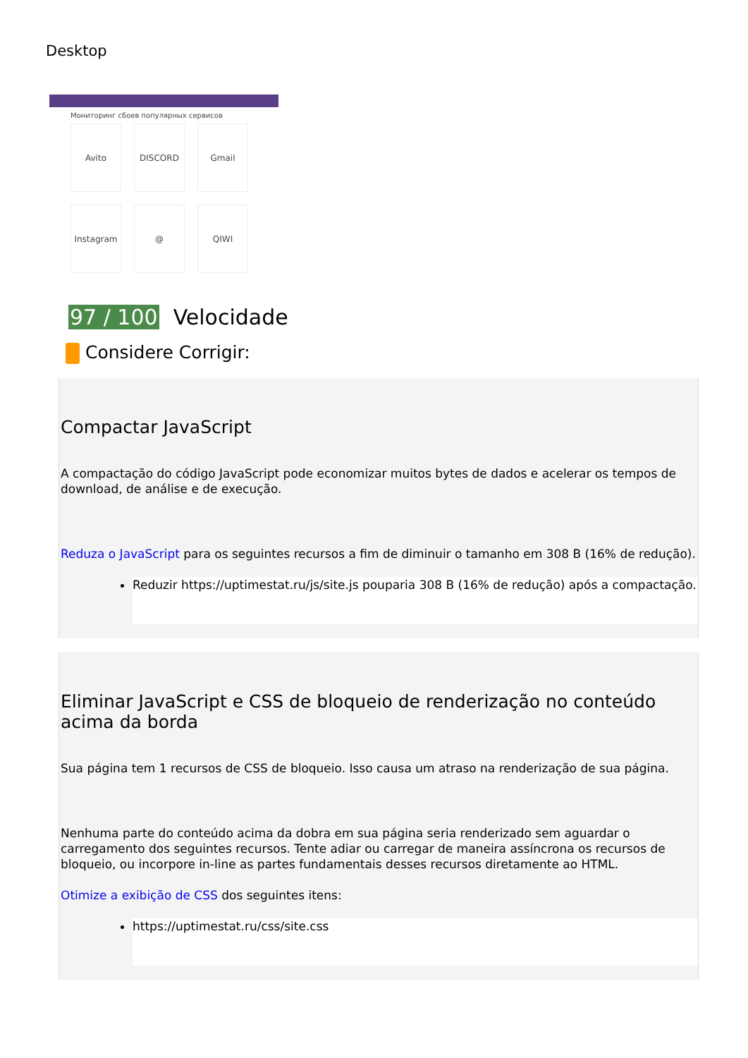Desktop
Мониторинг сбоев популярных сервисов
Avito
DISCORD
Gmail
Instagram
@
QIWI
97 / 100 Velocidade
Considere Corrigir:
Compactar JavaScript
A compactação do código JavaScript pode economizar muitos bytes de dados e acelerar os tempos de download, de análise e de execução.
Reduza o JavaScript para os seguintes recursos a fim de diminuir o tamanho em 308 B (16% de redução).
Reduzir https://uptimestat.ru/js/site.js pouparia 308 B (16% de redução) após a compactação.
Eliminar JavaScript e CSS de bloqueio de renderização no conteúdo acima da borda
Sua página tem 1 recursos de CSS de bloqueio. Isso causa um atraso na renderização de sua página.
Nenhuma parte do conteúdo acima da dobra em sua página seria renderizado sem aguardar o carregamento dos seguintes recursos. Tente adiar ou carregar de maneira assíncrona os recursos de bloqueio, ou incorpore in-line as partes fundamentais desses recursos diretamente ao HTML.
Otimize a exibição de CSS dos seguintes itens:
https://uptimestat.ru/css/site.css